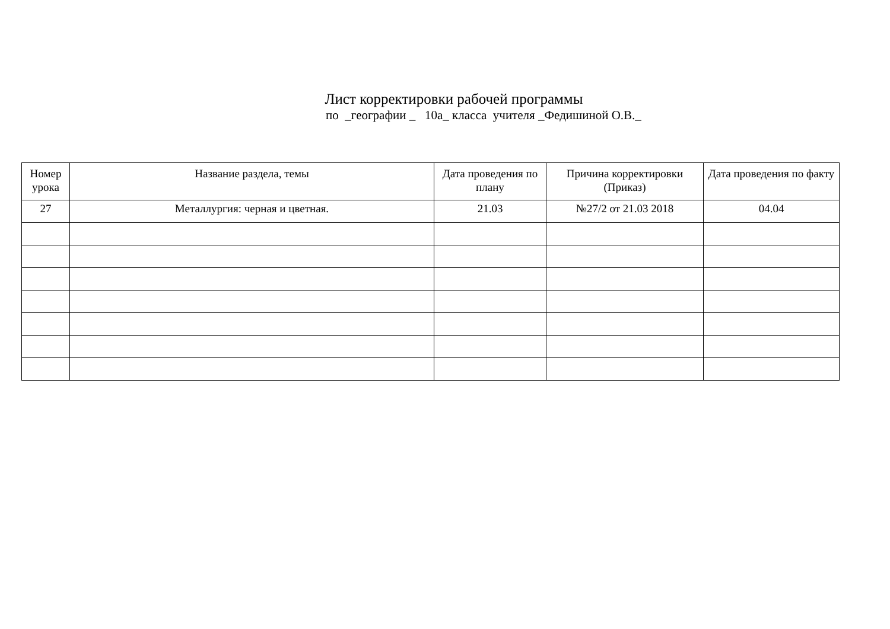Лист корректировки рабочей программы
по _географии _ 10а_ класса учителя _Федишиной О.В._
| Номер урока | Название раздела, темы | Дата проведения по плану | Причина корректировки (Приказ) | Дата проведения по факту |
| --- | --- | --- | --- | --- |
| 27 | Металлургия: черная и цветная. | 21.03 | №27/2 от 21.03 2018 | 04.04 |